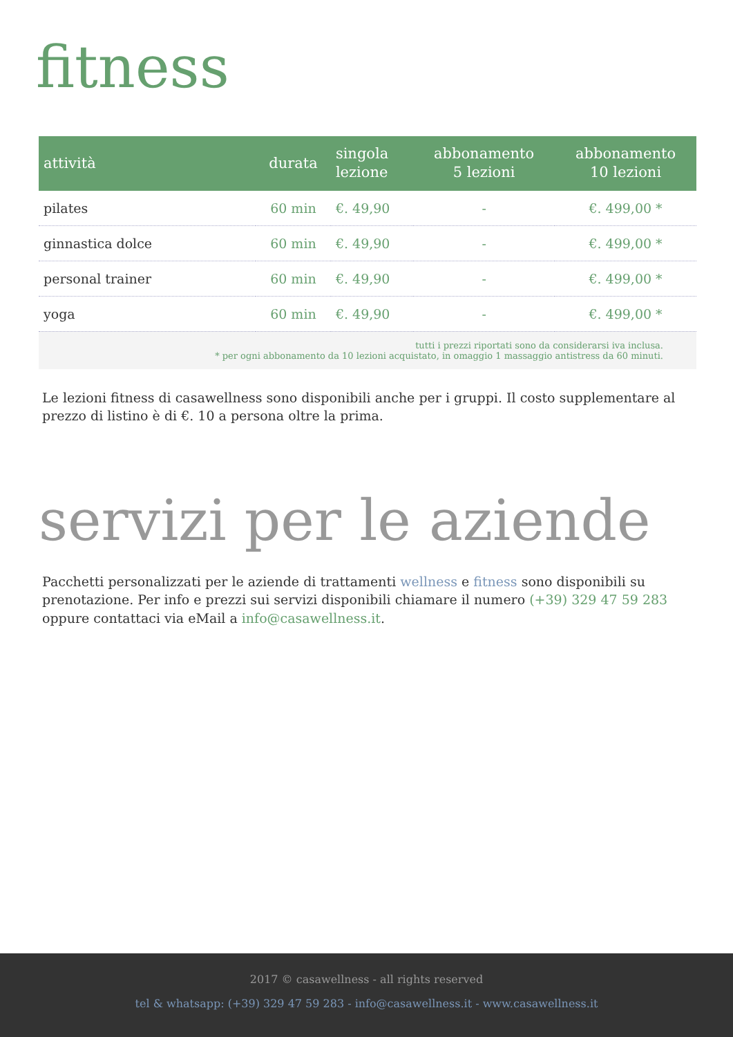fitness
| attività | durata | singola lezione | abbonamento 5 lezioni | abbonamento 10 lezioni |
| --- | --- | --- | --- | --- |
| pilates | 60 min | €. 49,90 | - | €. 499,00 * |
| ginnastica dolce | 60 min | €. 49,90 | - | €. 499,00 * |
| personal trainer | 60 min | €. 49,90 | - | €. 499,00 * |
| yoga | 60 min | €. 49,90 | - | €. 499,00 * |
| tutti i prezzi riportati sono da considerarsi iva inclusa. * per ogni abbonamento da 10 lezioni acquistato, in omaggio 1 massaggio antistress da 60 minuti. | | | | |
Le lezioni fitness di casawellness sono disponibili anche per i gruppi. Il costo supplementare al prezzo di listino è di €. 10 a persona oltre la prima.
servizi per le aziende
Pacchetti personalizzati per le aziende di trattamenti wellness e fitness sono disponibili su prenotazione. Per info e prezzi sui servizi disponibili chiamare il numero (+39) 329 47 59 283 oppure contattaci via eMail a info@casawellness.it.
2017 © casawellness - all rights reserved
tel & whatsapp: (+39) 329 47 59 283 - info@casawellness.it - www.casawellness.it